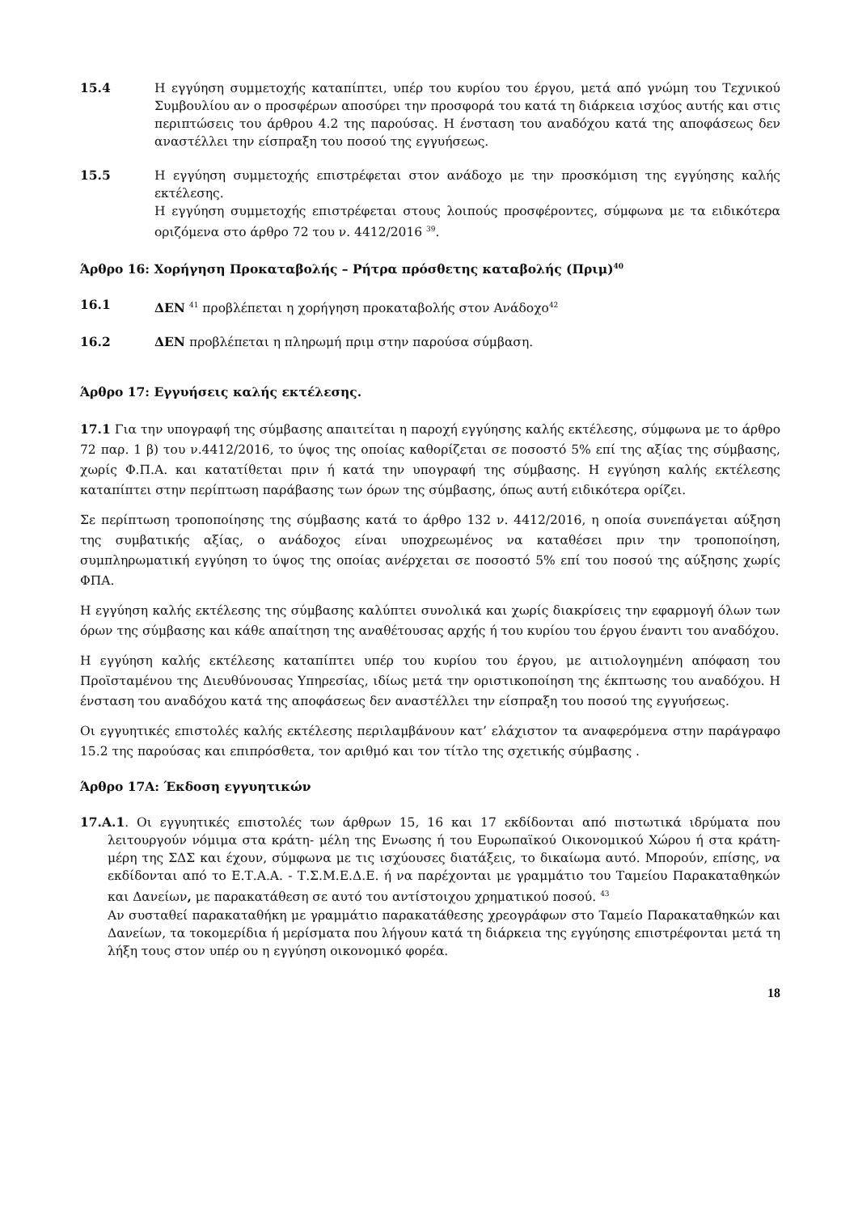15.4 Η εγγύηση συμμετοχής καταπίπτει, υπέρ του κυρίου του έργου, μετά από γνώμη του Τεχνικού Συμβουλίου αν ο προσφέρων αποσύρει την προσφορά του κατά τη διάρκεια ισχύος αυτής και στις περιπτώσεις του άρθρου 4.2 της παρούσας. Η ένσταση του αναδόχου κατά της αποφάσεως δεν αναστέλλει την είσπραξη του ποσού της εγγυήσεως.
15.5 Η εγγύηση συμμετοχής επιστρέφεται στον ανάδοχο με την προσκόμιση της εγγύησης καλής εκτέλεσης.
Η εγγύηση συμμετοχής επιστρέφεται στους λοιπούς προσφέροντες, σύμφωνα με τα ειδικότερα οριζόμενα στο άρθρο 72 του ν. 4412/2016 <sup>39</sup>.
Άρθρο 16: Χορήγηση Προκαταβολής – Ρήτρα πρόσθετης καταβολής (Πριμ)<sup>40</sup>
16.1 ΔΕΝ <sup>41</sup> προβλέπεται η χορήγηση προκαταβολής στον Ανάδοχο<sup>42</sup>
16.2 ΔΕΝ προβλέπεται η πληρωμή πριμ στην παρούσα σύμβαση.
Άρθρο 17: Εγγυήσεις καλής εκτέλεσης.
17.1 Για την υπογραφή της σύμβασης απαιτείται η παροχή εγγύησης καλής εκτέλεσης, σύμφωνα με το άρθρο 72 παρ. 1 β) του ν.4412/2016, το ύψος της οποίας καθορίζεται σε ποσοστό 5% επί της αξίας της σύμβασης, χωρίς Φ.Π.Α. και κατατίθεται πριν ή κατά την υπογραφή της σύμβασης. Η εγγύηση καλής εκτέλεσης καταπίπτει στην περίπτωση παράβασης των όρων της σύμβασης, όπως αυτή ειδικότερα ορίζει.
Σε περίπτωση τροποποίησης της σύμβασης κατά το άρθρο 132 ν. 4412/2016, η οποία συνεπάγεται αύξηση της συμβατικής αξίας, ο ανάδοχος είναι υποχρεωμένος να καταθέσει πριν την τροποποίηση, συμπληρωματική εγγύηση το ύψος της οποίας ανέρχεται σε ποσοστό 5% επί του ποσού της αύξησης χωρίς ΦΠΑ.
Η εγγύηση καλής εκτέλεσης της σύμβασης καλύπτει συνολικά και χωρίς διακρίσεις την εφαρμογή όλων των όρων της σύμβασης και κάθε απαίτηση της αναθέτουσας αρχής ή του κυρίου του έργου έναντι του αναδόχου.
Η εγγύηση καλής εκτέλεσης καταπίπτει υπέρ του κυρίου του έργου, με αιτιολογημένη απόφαση του Προϊσταμένου της Διευθύνουσας Υπηρεσίας, ιδίως μετά την οριστικοποίηση της έκπτωσης του αναδόχου. Η ένσταση του αναδόχου κατά της αποφάσεως δεν αναστέλλει την είσπραξη του ποσού της εγγυήσεως.
Οι εγγυητικές επιστολές καλής εκτέλεσης περιλαμβάνουν κατ’ ελάχιστον τα αναφερόμενα στην παράγραφο 15.2 της παρούσας και επιπρόσθετα, τον αριθμό και τον τίτλο της σχετικής σύμβασης .
Άρθρο 17Α: Έκδοση εγγυητικών
17.Α.1. Οι εγγυητικές επιστολές των άρθρων 15, 16 και 17 εκδίδονται από πιστωτικά ιδρύματα που λειτουργούν νόμιμα στα κράτη- μέλη της Ενωσης ή του Ευρωπαϊκού Οικονομικού Χώρου ή στα κράτη-μέρη της ΣΔΣ και έχουν, σύμφωνα με τις ισχύουσες διατάξεις, το δικαίωμα αυτό. Μπορούν, επίσης, να εκδίδονται από το Ε.Τ.Α.Α. - Τ.Σ.Μ.Ε.Δ.Ε. ή να παρέχονται με γραμμάτιο του Ταμείου Παρακαταθηκών και Δανείων, με παρακατάθεση σε αυτό του αντίστοιχου χρηματικού ποσού. <sup>43</sup>
Αν συσταθεί παρακαταθήκη με γραμμάτιο παρακατάθεσης χρεογράφων στο Ταμείο Παρακαταθηκών και Δανείων, τα τοκομερίδια ή μερίσματα που λήγουν κατά τη διάρκεια της εγγύησης επιστρέφονται μετά τη λήξη τους στον υπέρ ου η εγγύηση οικονομικό φορέα.
18